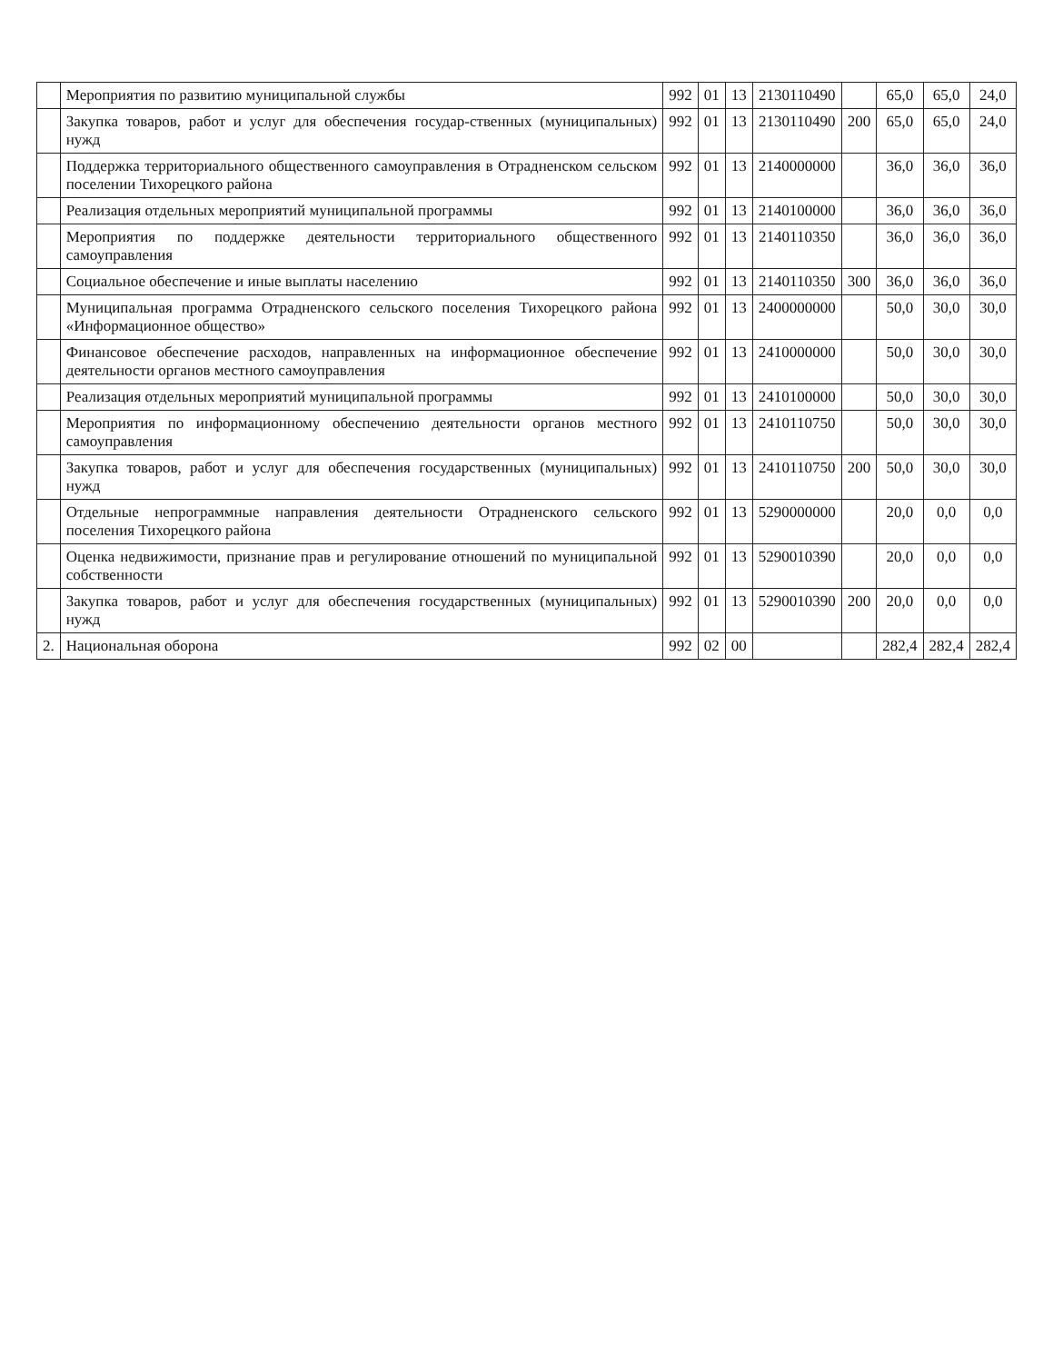| | Мероприятия по развитию муниципальной службы | 992 | 01 | 13 | 2130110490 | | 65,0 | 65,0 | 24,0 |
| | Закупка товаров, работ и услуг для обеспечения государ-ственных (муниципальных) нужд | 992 | 01 | 13 | 2130110490 | 200 | 65,0 | 65,0 | 24,0 |
| | Поддержка территориального общественного самоуправления в Отрадненском сельском поселении Тихорецкого района | 992 | 01 | 13 | 2140000000 | | 36,0 | 36,0 | 36,0 |
| | Реализация отдельных мероприятий муниципальной программы | 992 | 01 | 13 | 2140100000 | | 36,0 | 36,0 | 36,0 |
| | Мероприятия по поддержке деятельности территориального общественного самоуправления | 992 | 01 | 13 | 2140110350 | | 36,0 | 36,0 | 36,0 |
| | Социальное обеспечение и иные выплаты населению | 992 | 01 | 13 | 2140110350 | 300 | 36,0 | 36,0 | 36,0 |
| | Муниципальная программа Отрадненского сельского поселения Тихорецкого района «Информационное общество» | 992 | 01 | 13 | 2400000000 | | 50,0 | 30,0 | 30,0 |
| | Финансовое обеспечение расходов, направленных на информационное обеспечение деятельности органов местного самоуправления | 992 | 01 | 13 | 2410000000 | | 50,0 | 30,0 | 30,0 |
| | Реализация отдельных мероприятий муниципальной программы | 992 | 01 | 13 | 2410100000 | | 50,0 | 30,0 | 30,0 |
| | Мероприятия по информационному обеспечению деятельности органов местного самоуправления | 992 | 01 | 13 | 2410110750 | | 50,0 | 30,0 | 30,0 |
| | Закупка товаров, работ и услуг для обеспечения государственных (муниципальных) нужд | 992 | 01 | 13 | 2410110750 | 200 | 50,0 | 30,0 | 30,0 |
| | Отдельные непрограммные направления деятельности Отрадненского сельского поселения Тихорецкого района | 992 | 01 | 13 | 5290000000 | | 20,0 | 0,0 | 0,0 |
| | Оценка недвижимости, признание прав и регулирование отношений по муниципальной собственности | 992 | 01 | 13 | 5290010390 | | 20,0 | 0,0 | 0,0 |
| | Закупка товаров, работ и услуг для обеспечения государственных (муниципальных) нужд | 992 | 01 | 13 | 5290010390 | 200 | 20,0 | 0,0 | 0,0 |
| 2. | Национальная оборона | 992 | 02 | 00 | | | 282,4 | 282,4 | 282,4 |